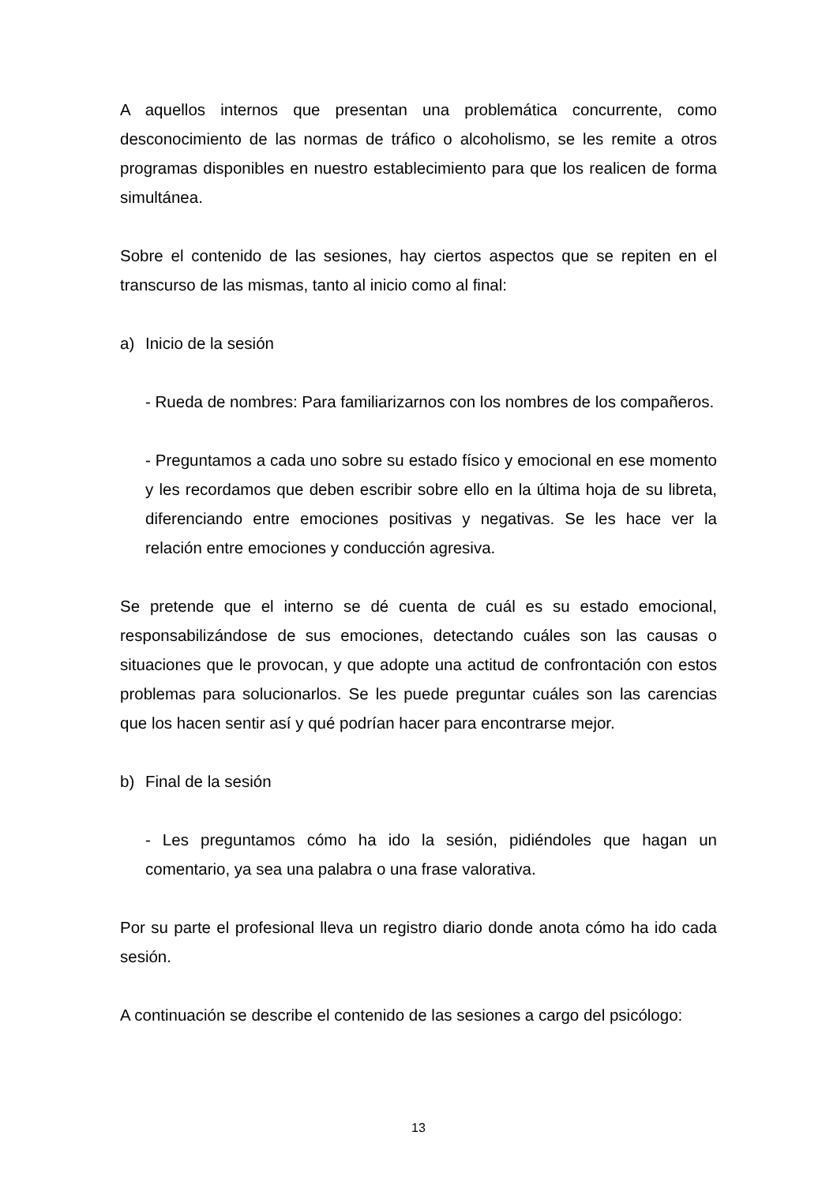A aquellos internos que presentan una problemática concurrente, como desconocimiento de las normas de tráfico o alcoholismo, se les remite a otros programas disponibles en nuestro establecimiento para que los realicen de forma simultánea.
Sobre el contenido de las sesiones, hay ciertos aspectos que se repiten en el transcurso de las mismas, tanto al inicio como al final:
a) Inicio de la sesión
- Rueda de nombres: Para familiarizarnos con los nombres de los compañeros.
- Preguntamos a cada uno sobre su estado físico y emocional en ese momento y les recordamos que deben escribir sobre ello en la última hoja de su libreta, diferenciando entre emociones positivas y negativas. Se les hace ver la relación entre emociones y conducción agresiva.
Se pretende que el interno se dé cuenta de cuál es su estado emocional, responsabilizándose de sus emociones, detectando cuáles son las causas o situaciones que le provocan, y que adopte una actitud de confrontación con estos problemas para solucionarlos. Se les puede preguntar cuáles son las carencias que los hacen sentir así y qué podrían hacer para encontrarse mejor.
b) Final de la sesión
- Les preguntamos cómo ha ido la sesión, pidiéndoles que hagan un comentario, ya sea una palabra o una frase valorativa.
Por su parte el profesional lleva un registro diario donde anota cómo ha ido cada sesión.
A continuación se describe el contenido de las sesiones a cargo del psicólogo:
13